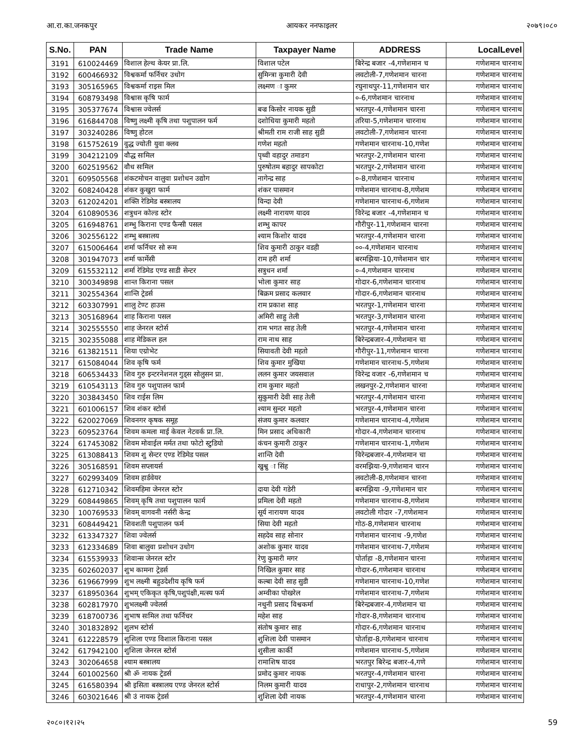आ.रा.का.जनकपुर आयकर ननफाइलर २०७९।०८०
| S.No. | PAN | Trade Name | Taxpayer Name | ADDRESS | LocalLevel |
| --- | --- | --- | --- | --- | --- |
| 3191 | 610024469 | विशाल हेल्थ केयर प्रा.लि. | विशाल पटेल | बिरेन्द्र बजार -4,गणेशमान च | गणेशमान चारनाथ |
| 3192 | 600466932 | विश्वकर्मा फर्निचर उधोग | सुमिन्त्रा कुमारी देवी | लवटोली-7,गणेशमान चारना | गणेशमान चारनाथ |
| 3193 | 305165965 | विश्वकर्मा राइस मिल | लक्ष्मण ा कुमर | रघुनाथपुर-11,गणेशमान चार | गणेशमान चारनाथ |
| 3194 | 608793498 | विश्वास कृषि फार्म | | ०-6,गणेशमान चारनाथ | गणेशमान चारनाथ |
| 3195 | 305377674 | विश्वास ज्वेलर्स | बज्र किसोर नायक सुडी | भरतपुर-4,गणेशमान चारना | गणेशमान चारनाथ |
| 3196 | 616844708 | विष्णु लक्ष्मी कृषि तथा पशुपालन फर्म | दशोधिया कुमारी महतो | तरिया-5,गणेशमान चारनाथ | गणेशमान चारनाथ |
| 3197 | 303240286 | विष्णु होटल | श्रीमती राम राजी साह सुडी | लवटोली-7,गणेशमान चारना | गणेशमान चारनाथ |
| 3198 | 615752619 | वुद्ध ज्योती युवा क्लव | गणेश महतो | गणेशमान चारनाथ-10,गणेश | गणेशमान चारनाथ |
| 3199 | 304212109 | वौद्ध सःमिल | पृथ्वी वहादुर तमाङग | भरतपुर-2,गणेशमान चारना | गणेशमान चारनाथ |
| 3200 | 602519562 | वौध सःमिल | पुरुषोतम बहादुर सापकोटा | भरतपुर-2,गणेशमान चारना | गणेशमान चारनाथ |
| 3201 | 609505568 | शंकटमोचन वालुवा प्रशोधन उद्योग | नागेन्द्र साह | ०-8,गणेशमान चारनाथ | गणेशमान चारनाथ |
| 3202 | 608240428 | शंकर कुखुरा फार्म | शंकर पासमान | गणेशमान चारनाथ-8,गणेशम | गणेशमान चारनाथ |
| 3203 | 612024201 | शक्ति रेडिमेड बस्त्रालय | विन्दा देवी | गणेशमान चारनाथ-6,गणेशम | गणेशमान चारनाथ |
| 3204 | 610890536 | शत्रुधन कोल्ड स्टोर | लक्ष्मी नारायण यादव | विरेन्द्र बजार -4,गणेशमान च | गणेशमान चारनाथ |
| 3205 | 616948761 | शम्भु किराना एण्ड फैन्सी पसल | शम्भु कापर | गौरीपुर-11,गणेशमान चारना | गणेशमान चारनाथ |
| 3206 | 302556122 | शम्भु बस्त्रालय | श्याम किशोर यादव | भरतपुर-4,गणेशमान चारना | गणेशमान चारनाथ |
| 3207 | 615006464 | शर्मा फर्निचर सो रूम | शिव कुमारी ठाकुर वडही | ००-4,गणेशमान चारनाथ | गणेशमान चारनाथ |
| 3208 | 301947073 | शर्मा फार्मेसी | राम हरी शर्मा | बरमझिया-10,गणेशमान चार | गणेशमान चारनाथ |
| 3209 | 615532112 | शर्मा रेडिमेड एण्ड साडी सेन्टर | सत्रुधन शर्मा | ०-4,गणेशमान चारनाथ | गणेशमान चारनाथ |
| 3210 | 300349898 | शान्त किराना पसल | भोला कुमार साह | गोदार-6,गणेशमान चारनाथ | गणेशमान चारनाथ |
| 3211 | 302554364 | शान्ति ट्रेडर्स | बिक्रम प्रसाद कलवार | गोदार-6,गणेशमान चारनाथ | गणेशमान चारनाथ |
| 3212 | 603307991 | शालु टेण्ट हाउस | राम प्रकाश साह | भरतपुर-1,गणेशमान चारना | गणेशमान चारनाथ |
| 3213 | 305168964 | शाह किराना पसल | अमिरी साहु तेली | भरतपुर-3,गणेशमान चारना | गणेशमान चारनाथ |
| 3214 | 302555550 | शाह जेनरल स्टोर्स | राम भगत साह तेली | भरतपुर-4,गणेशमान चारना | गणेशमान चारनाथ |
| 3215 | 302355088 | शाह मेडिकल हल | राम नाथ साह | बिरेन्द्रबजार-4,गणेशमान चा | गणेशमान चारनाथ |
| 3216 | 613821511 | शिया एग्रोभेट | सियावती देवी महतो | गौरीपुर-11,गणेशमान चारना | गणेशमान चारनाथ |
| 3217 | 615084044 | शिव कृषि फर्म | शिव कुमार मुखिया | गणेशमान चारनाथ-5,गणेशम | गणेशमान चारनाथ |
| 3218 | 606534433 | शिव गुरु इन्टरनेशनल गुड्स सोलुसन प्रा. | ललन कुमार जयसवाल | विरेन्द्र वजार -6,गणेशमान च | गणेशमान चारनाथ |
| 3219 | 610543113 | शिव गुरु पशुपालन फार्म | राम कुमार महतो | लखनपुर-2,गणेशमान चारना | गणेशमान चारनाथ |
| 3220 | 303843450 | शिव राईस लिम | सुकुमारी देवी साह तेली | भरतपुर-4,गणेशमान चारना | गणेशमान चारनाथ |
| 3221 | 601006157 | शिव शंकर स्टोर्स | श्याम सुन्दर महतो | भरतपुर-4,गणेशमान चारना | गणेशमान चारनाथ |
| 3222 | 620027069 | शिवनगर कृषक समूह | संजय कुमार कलवार | गणेशमान चारनाथ-4,गणेशम | गणेशमान चारनाथ |
| 3223 | 609523764 | शिवम कमला माई केवल नेटवर्क प्रा.लि. | मिन प्रसाद अधिकारी | गोदार-4,गणेशमान चारनाथ | गणेशमान चारनाथ |
| 3224 | 617453082 | शिवम मोवाईल मर्मत तथा फोटो स्टुडियो | कंचन कुमारी ठाकुर | गणेशमान चारनाथ-1,गणेशम | गणेशमान चारनाथ |
| 3225 | 613088413 | शिवम शु सेन्टर एण्ड रेडिमेड पसल | शान्ति देवी | विरेन्द्रबजार-4,गणेशमान चा | गणेशमान चारनाथ |
| 3226 | 305168591 | शिवम सप्लायर्स | खुश्वु ा सिंह | वरमझिया-9,गणेशमान चारन | गणेशमान चारनाथ |
| 3227 | 602993409 | शिवम हार्डवेयर | | लवटोली-8,गणेशमान चारना | गणेशमान चारनाथ |
| 3228 | 612710342 | शिवमहिमा जेनरल स्टोर | दाया देवी गडेरी | बरमझिया -9,गणेशमान चार | गणेशमान चारनाथ |
| 3229 | 608449865 | शिवम् कृषि तथा पशुपालन फार्म | प्रमिला देवी महतो | गणेशमान चारनाथ-8,गणेशम | गणेशमान चारनाथ |
| 3230 | 100769533 | शिवम् वागवनी नर्सरी केन्द्र | सूर्य नारायण यादव | लवटोली गोदार -7,गणेशमान | गणेशमान चारनाथ |
| 3231 | 608449421 | शिवशती पशुपालन फर्म | सिया देवी महतो | गोठ-8,गणेशमान चारनाथ | गणेशमान चारनाथ |
| 3232 | 613347327 | शिवा ज्वेलर्स | सहदेव साह सोनार | गणेशमान चारनाथ -9,गणेश | गणेशमान चारनाथ |
| 3233 | 612334689 | शिवा बालुवा प्रशोधन उधोग | अशोक कुमार यादव | गणेशमान चारनाथ-7,गणेशम | गणेशमान चारनाथ |
| 3234 | 615539933 | शिवान्स जेनरल स्टोर | रेणु कुमारी मगर | पोर्ताहा -8,गणेशमान चारना | गणेशमान चारनाथ |
| 3235 | 602602037 | शुभ कामना ट्रेडर्स | निखिल कुमार साह | गोदार-6,गणेशमान चारनाथ | गणेशमान चारनाथ |
| 3236 | 619667999 | शुभ लक्ष्मी बहुउदेशीय कृषि फर्म | कल्बा देवी साह सुडी | गणेशमान चारनाथ-10,गणेश | गणेशमान चारनाथ |
| 3237 | 618950364 | शुभम् एकिकृत कृषि,पशुपंक्षी,मत्स्य फर्म | अम्वीका पोखरेल | गणेशमान चारनाथ-7,गणेशम | गणेशमान चारनाथ |
| 3238 | 602817970 | शुभलक्ष्मी ज्वेलर्स | नथुनी प्रसाद विश्वकर्मा | बिरेन्द्रबजार-4,गणेशमान चा | गणेशमान चारनाथ |
| 3239 | 618700736 | शुभाष सःमिल तथा फर्निचर | महेश साह | गोदार-8,गणेशमान चारनाथ | गणेशमान चारनाथ |
| 3240 | 301832892 | शुलभ स्टोर्स | संतोष कुमार साह | गोदार-6,गणेशमान चारनाथ | गणेशमान चारनाथ |
| 3241 | 612228579 | शुशिला एण्ड विशाल किराना पसल | शुशिला देवी पासमान | पोर्ताहा-8,गणेशमान चारनाथ | गणेशमान चारनाथ |
| 3242 | 617942100 | शुशिला जेनरल स्टोर्स | शुसीला कार्की | गणेशमान चारनाथ-5,गणेशम | गणेशमान चारनाथ |
| 3243 | 302064658 | श्याम बस्त्रालय | रामाशिष यादव | भरतपुर बिरेन्द्र बजार-4,गणे | गणेशमान चारनाथ |
| 3244 | 601002560 | श्री ॐ नायक ट्रेडर्स | प्रमोद कुमार नायक | भरतपुर-4,गणेशमान चारना | गणेशमान चारनाथ |
| 3245 | 616580394 | श्री इसिता बस्त्रालय एण्ड जेनरल स्टोर्स | निलम कुमारी यादव | राधापुर-2,गणेशमान चारनाथ | गणेशमान चारनाथ |
| 3246 | 603021646 | श्री उं नायक ट्रेडर्स | शुशिला देवी नायक | भरतपुर-4,गणेशमान चारना | गणेशमान चारनाथ |
२०८०।१२।२५ 59